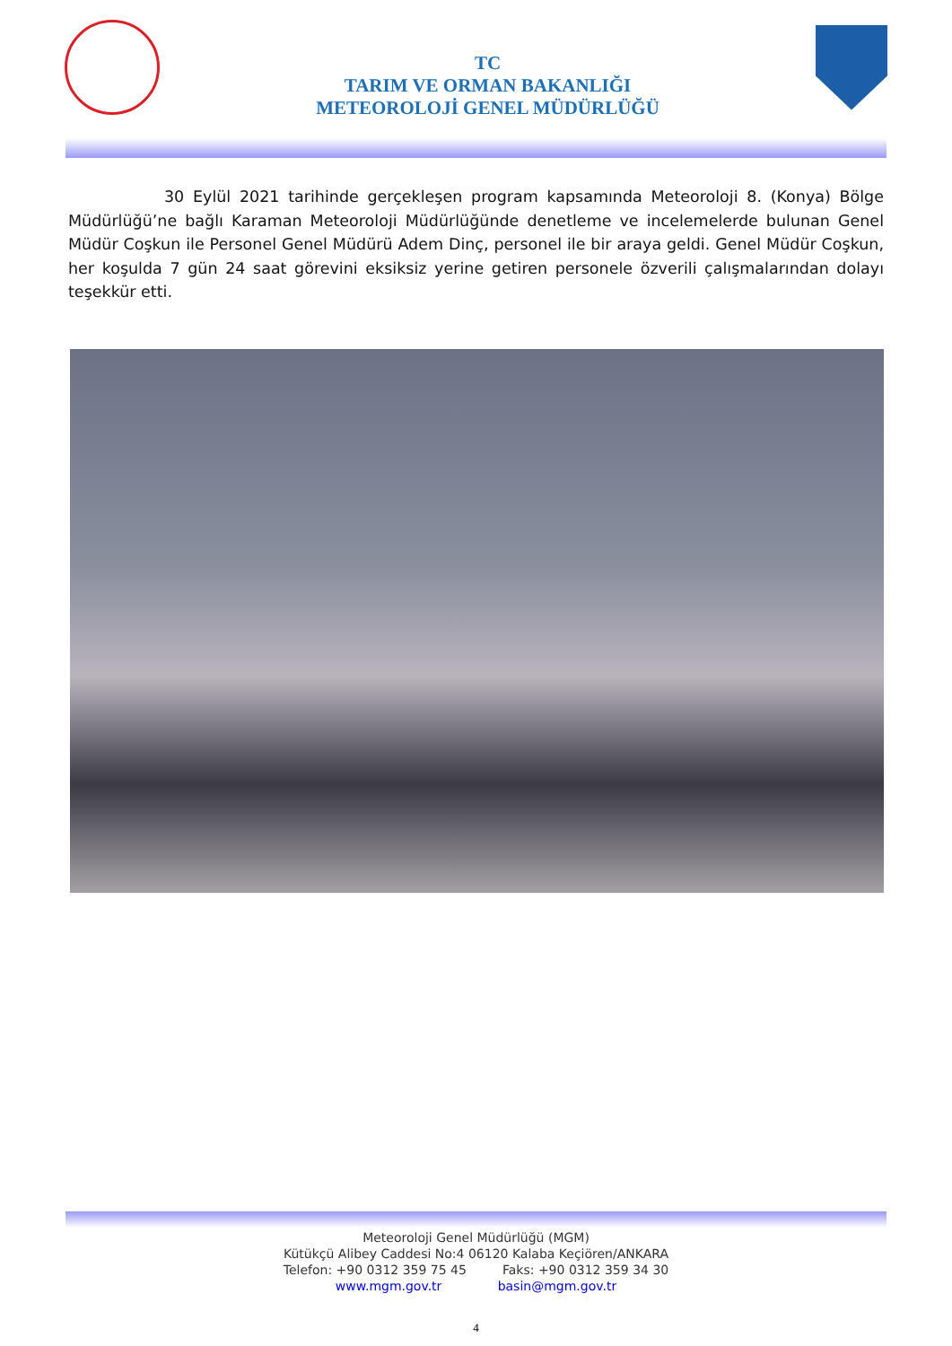TC
TARIM VE ORMAN BAKANLIĞI
METEOROLOJİ GENEL MÜDÜRLÜĞÜ
30 Eylül 2021 tarihinde gerçekleşen program kapsamında Meteoroloji 8. (Konya) Bölge Müdürlüğü’ne bağlı Karaman Meteoroloji Müdürlüğünde denetleme ve incelemelerde bulunan Genel Müdür Coşkun ile Personel Genel Müdürü Adem Dinç, personel ile bir araya geldi. Genel Müdür Coşkun, her koşulda 7 gün 24 saat görevini eksiksiz yerine getiren personele özverili çalışmalarından dolayı teşekkür etti.
Meteoroloji Genel Müdürlüğü (MGM)
Kütükçü Alibey Caddesi No:4 06120 Kalaba Keçiören/ANKARA
Telefon: +90 0312 359 75 45 Faks: +90 0312 359 34 30
www.mgm.gov.tr basin@mgm.gov.tr
4